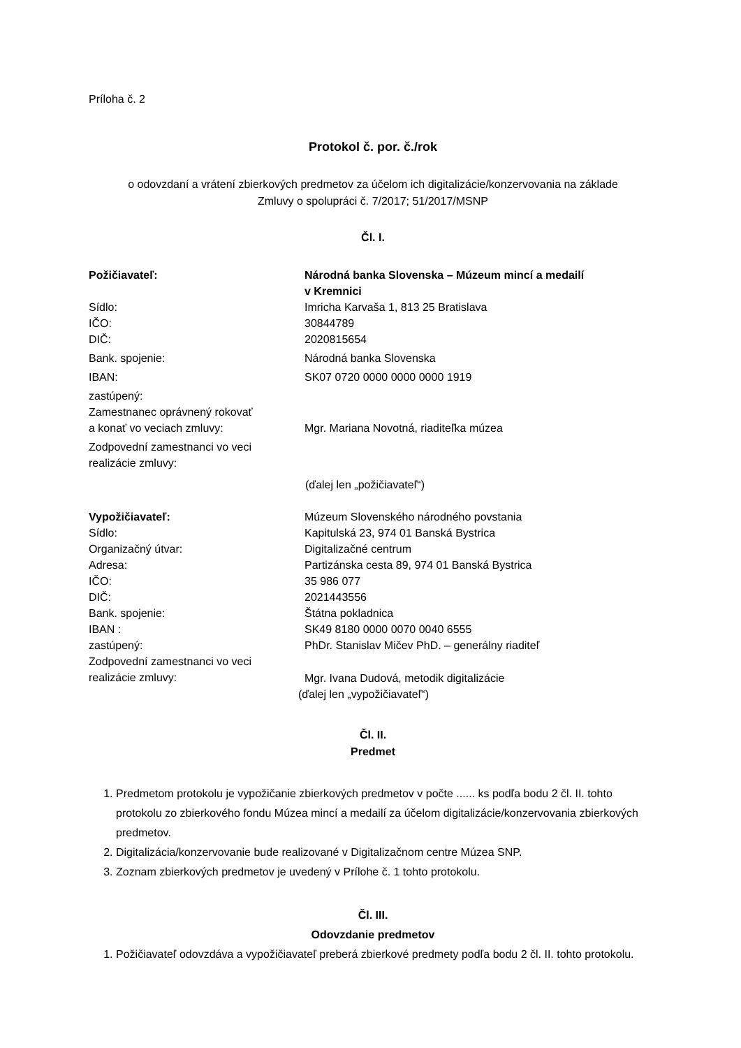Príloha č. 2
Protokol č. por. č./rok
o odovzdaní a vrátení zbierkových predmetov za účelom ich digitalizácie/konzervovania na základe
Zmluvy o spolupráci č. 7/2017; 51/2017/MSNP
Čl. I.
| Požičiavateľ: | Národná banka Slovenska – Múzeum mincí a medailí v Kremnici |
| Sídlo: | Imricha Karvaša 1, 813 25 Bratislava |
| IČO: | 30844789 |
| DIČ: | 2020815654 |
| Bank. spojenie: | Národná banka Slovenska |
| IBAN: | SK07 0720 0000 0000 0000 1919 |
| zastúpený: Zamestnanec oprávnený rokovať a konať vo veciach zmluvy: | Mgr. Mariana Novotná, riaditeľka múzea |
| Zodpovední zamestnanci vo veci realizácie zmluvy: | |
(ďalej len „požičiavateľ“)
| Vypožičiavateľ: | Múzeum Slovenského národného povstania |
| Sídlo: | Kapitulská 23, 974 01 Banská Bystrica |
| Organizačný útvar: | Digitalizačné centrum |
| Adresa: | Partizánska cesta 89, 974 01 Banská Bystrica |
| IČO: | 35 986 077 |
| DIČ: | 2021443556 |
| Bank. spojenie: | Štátna pokladnica |
| IBAN : | SK49 8180 0000 0070 0040 6555 |
| zastúpený: | PhDr. Stanislav Mičev PhD. – generálny riaditeľ |
| Zodpovední zamestnanci vo veci realizácie zmluvy: | Mgr. Ivana Dudová, metodik digitalizácie |
(ďalej len „vypožičiavateľ“)
Čl. II.
Predmet
1. Predmetom protokolu je vypožičanie zbierkových predmetov v počte ...... ks podľa bodu 2 čl. II. tohto protokolu zo zbierkového fondu Múzea mincí a medailí za účelom digitalizácie/konzervovania zbierkových predmetov.
2. Digitalizácia/konzervovanie bude realizované v Digitalizačnom centre Múzea SNP.
3. Zoznam zbierkových predmetov je uvedený v Prílohe č. 1 tohto protokolu.
Čl. III.
Odovzdanie predmetov
1. Požičiavateľ odovzdáva a vypožičiavateľ preberá zbierkové predmety podľa bodu 2 čl. II. tohto protokolu.